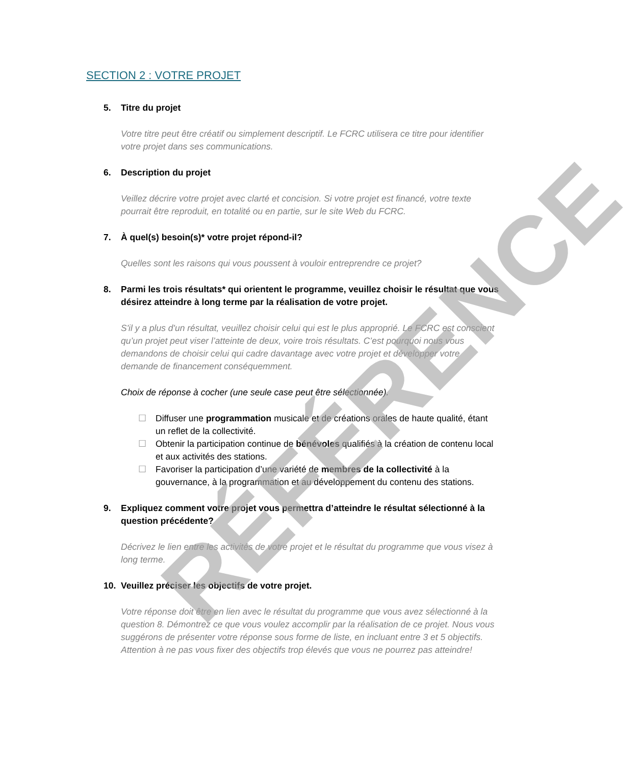SECTION 2 : VOTRE PROJET
5. Titre du projet
Votre titre peut être créatif ou simplement descriptif. Le FCRC utilisera ce titre pour identifier votre projet dans ses communications.
6. Description du projet
Veillez décrire votre projet avec clarté et concision. Si votre projet est financé, votre texte pourrait être reproduit, en totalité ou en partie, sur le site Web du FCRC.
7. À quel(s) besoin(s)* votre projet répond-il?
Quelles sont les raisons qui vous poussent à vouloir entreprendre ce projet?
8. Parmi les trois résultats* qui orientent le programme, veuillez choisir le résultat que vous désirez atteindre à long terme par la réalisation de votre projet.
S'il y a plus d'un résultat, veuillez choisir celui qui est le plus approprié. Le FCRC est conscient qu’un projet peut viser l’atteinte de deux, voire trois résultats. C’est pourquoi nous vous demandons de choisir celui qui cadre davantage avec votre projet et développer votre demande de financement conséquemment.
Choix de réponse à cocher (une seule case peut être sélectionnée).
☐ Diffuser une programmation musicale et de créations orales de haute qualité, étant un reflet de la collectivité.
☐ Obtenir la participation continue de bénévoles qualifiés à la création de contenu local et aux activités des stations.
☐ Favoriser la participation d’une variété de membres de la collectivité à la gouvernance, à la programmation et au développement du contenu des stations.
9. Expliquez comment votre projet vous permettra d’atteindre le résultat sélectionné à la question précédente?
Décrivez le lien entre les activités de votre projet et le résultat du programme que vous visez à long terme.
10. Veuillez préciser les objectifs de votre projet.
Votre réponse doit être en lien avec le résultat du programme que vous avez sélectionné à la question 8. Démontrez ce que vous voulez accomplir par la réalisation de ce projet. Nous vous suggérons de présenter votre réponse sous forme de liste, en incluant entre 3 et 5 objectifs. Attention à ne pas vous fixer des objectifs trop élevés que vous ne pourrez pas atteindre!
RÉFÉRENCE